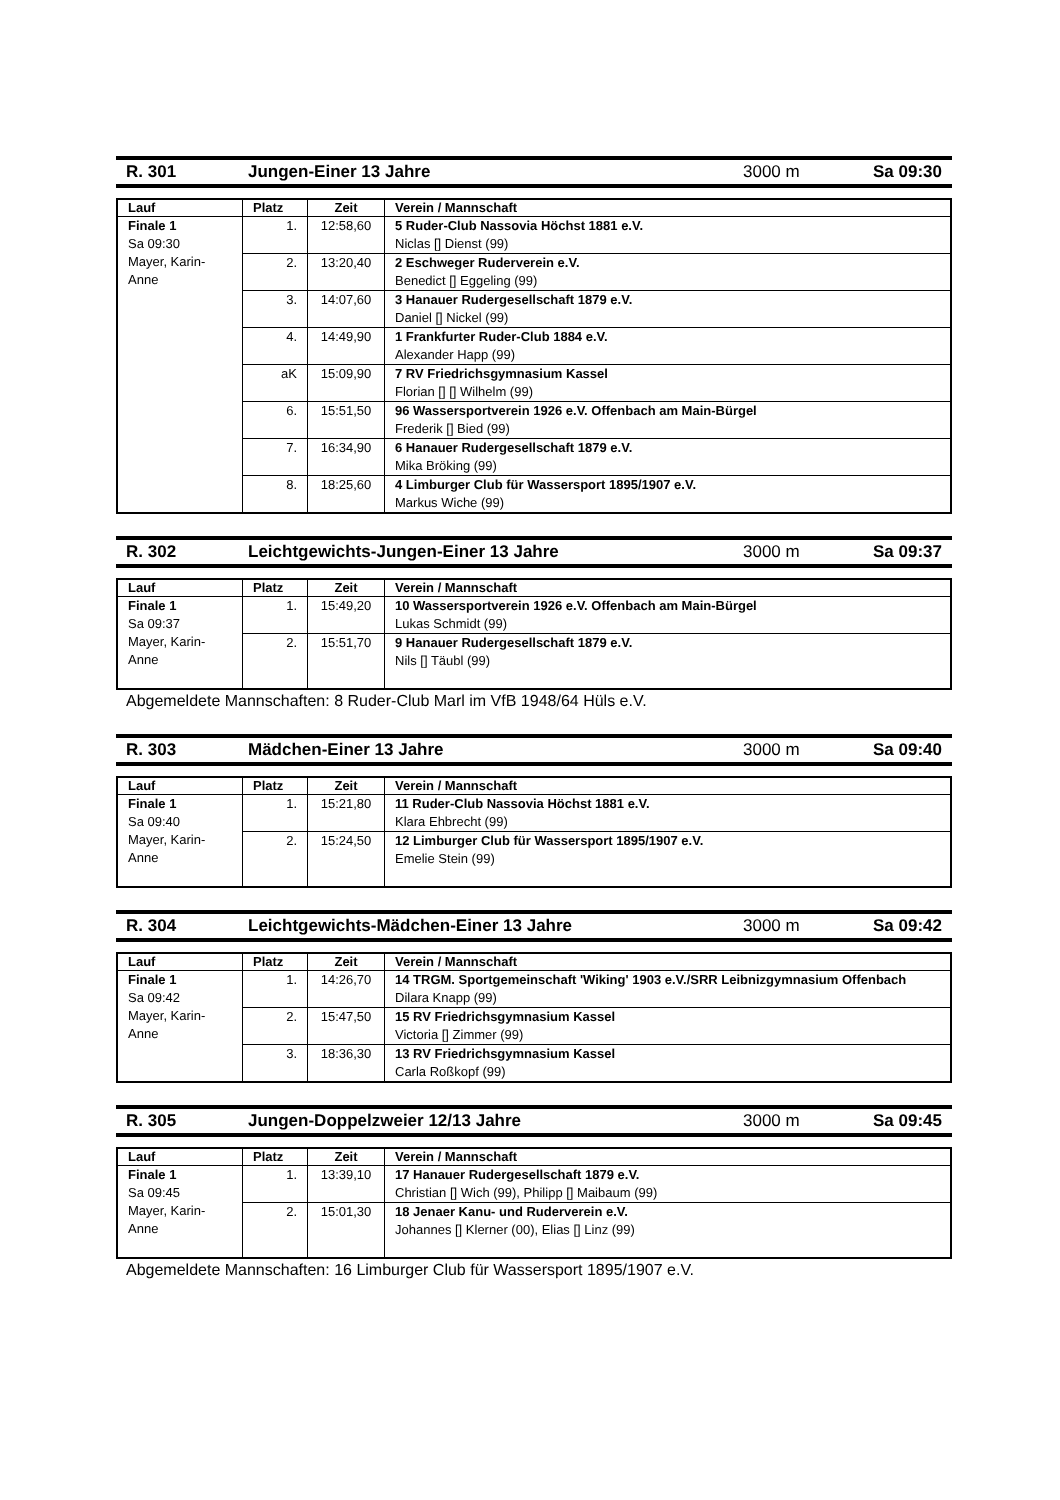R. 301 Jungen-Einer 13 Jahre 3000 m Sa 09:30
| Lauf | Platz | Zeit | Verein / Mannschaft |
| --- | --- | --- | --- |
| Finale 1 Sa 09:30 Mayer, Karin-Anne | 1. | 12:58,60 | 5 Ruder-Club Nassovia Höchst 1881 e.V. Niclas [] Dienst (99) |
| | 2. | 13:20,40 | 2 Eschweger Ruderverein e.V. Benedict [] Eggeling (99) |
| | 3. | 14:07,60 | 3 Hanauer Rudergesellschaft 1879 e.V. Daniel [] Nickel (99) |
| | 4. | 14:49,90 | 1 Frankfurter Ruder-Club 1884 e.V. Alexander Happ (99) |
| | aK | 15:09,90 | 7 RV Friedrichsgymnasium Kassel Florian [] [] Wilhelm (99) |
| | 6. | 15:51,50 | 96 Wassersportverein 1926 e.V. Offenbach am Main-Bürgel Frederik [] Bied (99) |
| | 7. | 16:34,90 | 6 Hanauer Rudergesellschaft 1879 e.V. Mika Bröking (99) |
| | 8. | 18:25,60 | 4 Limburger Club für Wassersport 1895/1907 e.V. Markus Wiche (99) |
R. 302 Leichtgewichts-Jungen-Einer 13 Jahre 3000 m Sa 09:37
| Lauf | Platz | Zeit | Verein / Mannschaft |
| --- | --- | --- | --- |
| Finale 1 Sa 09:37 Mayer, Karin-Anne | 1. | 15:49,20 | 10 Wassersportverein 1926 e.V. Offenbach am Main-Bürgel Lukas Schmidt (99) |
| | 2. | 15:51,70 | 9 Hanauer Rudergesellschaft 1879 e.V. Nils [] Täubl (99) |
Abgemeldete Mannschaften: 8 Ruder-Club Marl im VfB 1948/64 Hüls e.V.
R. 303 Mädchen-Einer 13 Jahre 3000 m Sa 09:40
| Lauf | Platz | Zeit | Verein / Mannschaft |
| --- | --- | --- | --- |
| Finale 1 Sa 09:40 Mayer, Karin-Anne | 1. | 15:21,80 | 11 Ruder-Club Nassovia Höchst 1881 e.V. Klara Ehbrecht (99) |
| | 2. | 15:24,50 | 12 Limburger Club für Wassersport 1895/1907 e.V. Emelie Stein (99) |
R. 304 Leichtgewichts-Mädchen-Einer 13 Jahre 3000 m Sa 09:42
| Lauf | Platz | Zeit | Verein / Mannschaft |
| --- | --- | --- | --- |
| Finale 1 Sa 09:42 Mayer, Karin-Anne | 1. | 14:26,70 | 14 TRGM. Sportgemeinschaft 'Wiking' 1903 e.V./SRR Leibnizgymnasium Offenbach Dilara Knapp (99) |
| | 2. | 15:47,50 | 15 RV Friedrichsgymnasium Kassel Victoria [] Zimmer (99) |
| | 3. | 18:36,30 | 13 RV Friedrichsgymnasium Kassel Carla Roßkopf (99) |
R. 305 Jungen-Doppelzweier 12/13 Jahre 3000 m Sa 09:45
| Lauf | Platz | Zeit | Verein / Mannschaft |
| --- | --- | --- | --- |
| Finale 1 Sa 09:45 Mayer, Karin-Anne | 1. | 13:39,10 | 17 Hanauer Rudergesellschaft 1879 e.V. Christian [] Wich (99), Philipp [] Maibaum (99) |
| | 2. | 15:01,30 | 18 Jenaer Kanu- und Ruderverein e.V. Johannes [] Klerner (00), Elias [] Linz (99) |
Abgemeldete Mannschaften: 16 Limburger Club für Wassersport 1895/1907 e.V.